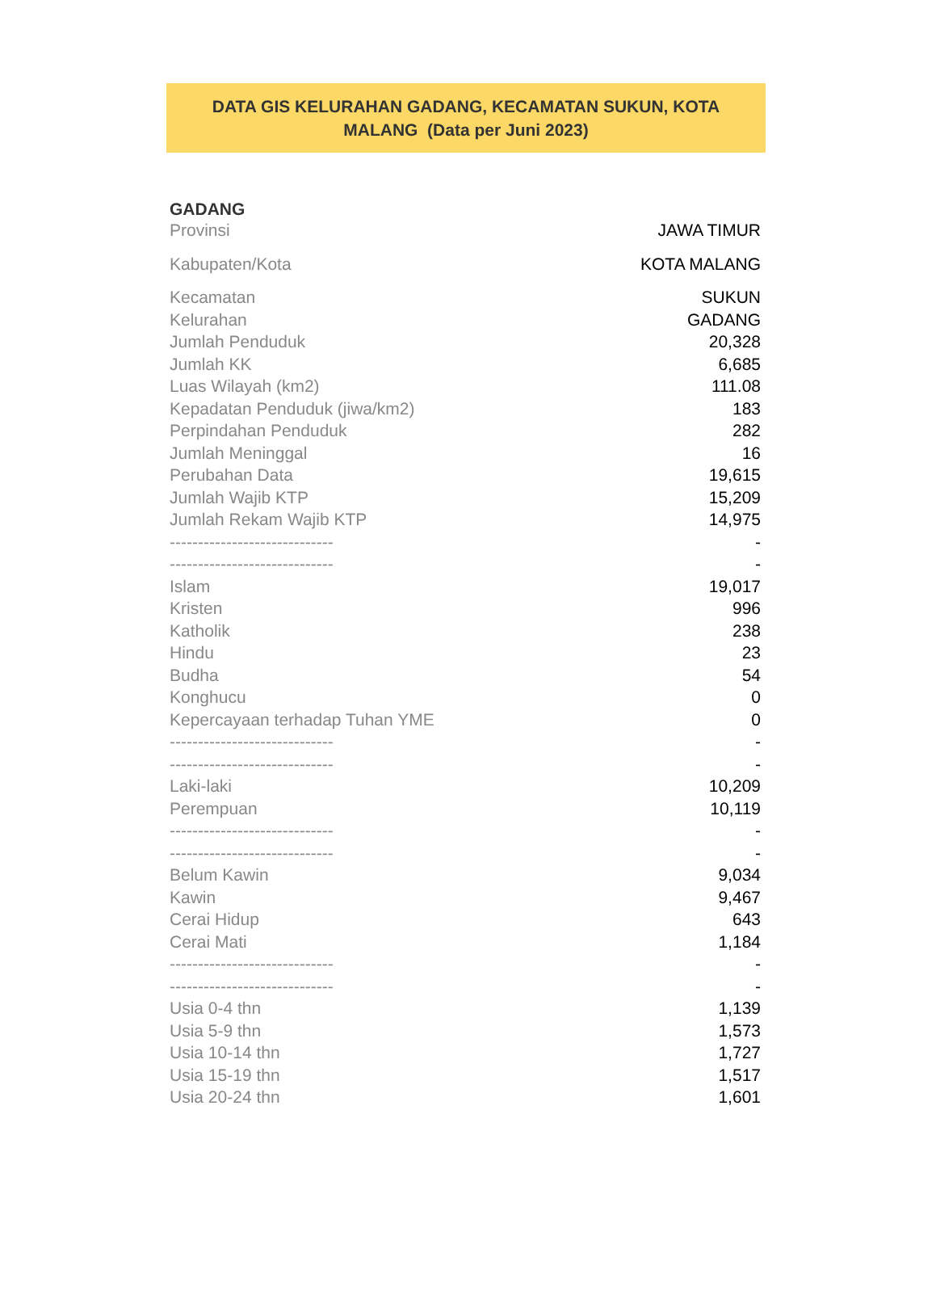DATA GIS KELURAHAN GADANG, KECAMATAN SUKUN, KOTA
MALANG (Data per Juni 2023)
| GADANG | |
| --- | --- |
| Provinsi | JAWA TIMUR |
| Kabupaten/Kota | KOTA MALANG |
| Kecamatan | SUKUN |
| Kelurahan | GADANG |
| Jumlah Penduduk | 20,328 |
| Jumlah KK | 6,685 |
| Luas Wilayah (km2) | 111.08 |
| Kepadatan Penduduk (jiwa/km2) | 183 |
| Perpindahan Penduduk | 282 |
| Jumlah Meninggal | 16 |
| Perubahan Data | 19,615 |
| Jumlah Wajib KTP | 15,209 |
| Jumlah Rekam Wajib KTP | 14,975 |
| ----------------------------- | - |
| ----------------------------- | - |
| Islam | 19,017 |
| Kristen | 996 |
| Katholik | 238 |
| Hindu | 23 |
| Budha | 54 |
| Konghucu | 0 |
| Kepercayaan terhadap Tuhan YME | 0 |
| ----------------------------- | - |
| ----------------------------- | - |
| Laki-laki | 10,209 |
| Perempuan | 10,119 |
| ----------------------------- | - |
| ----------------------------- | - |
| Belum Kawin | 9,034 |
| Kawin | 9,467 |
| Cerai Hidup | 643 |
| Cerai Mati | 1,184 |
| ----------------------------- | - |
| ----------------------------- | - |
| Usia 0-4 thn | 1,139 |
| Usia 5-9 thn | 1,573 |
| Usia 10-14 thn | 1,727 |
| Usia 15-19 thn | 1,517 |
| Usia 20-24 thn | 1,601 |